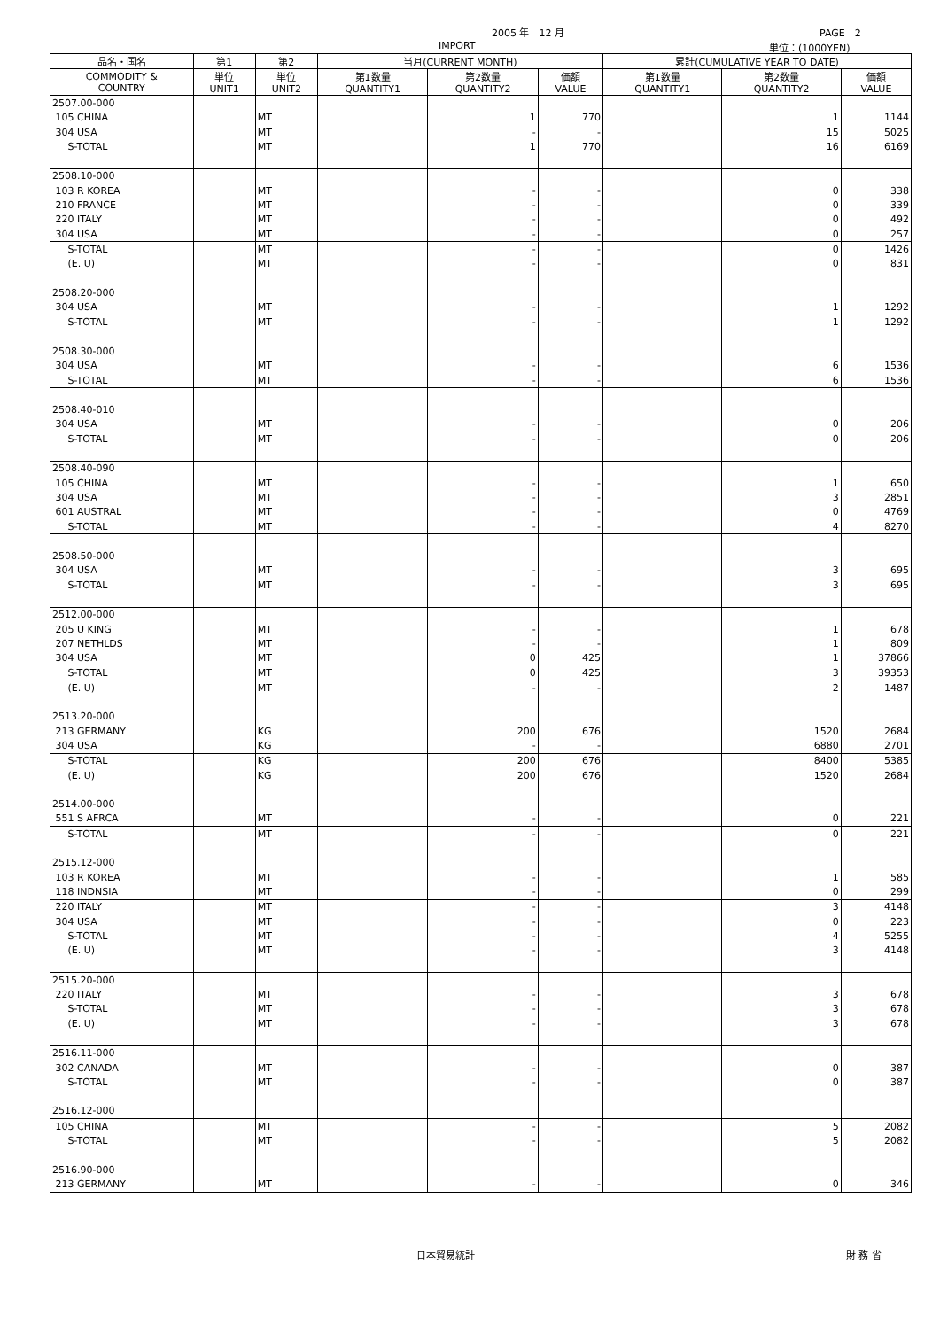2005 年　12 月 PAGE　2
IMPORT 単位：(1000YEN)
| 品名・国名 | 第1 | 第2 | 当月(CURRENT MONTH) | | | 累計(CUMULATIVE YEAR TO DATE) | | |
| --- | --- | --- | --- | --- | --- | --- | --- | --- |
| COMMODITY & COUNTRY | 単位 UNIT1 | 単位 UNIT2 | 第1数量 QUANTITY1 | 第2数量 QUANTITY2 | 価額 VALUE | 第1数量 QUANTITY1 | 第2数量 QUANTITY2 | 価額 VALUE |
| 2507.00-000 | | | | | | | | |
| 105 CHINA | | MT | | 1 | 770 | | 1 | 1144 |
| 304 USA | | MT | | - | - | | 15 | 5025 |
| S-TOTAL | | MT | | 1 | 770 | | 16 | 6169 |
| 2508.10-000 | | | | | | | | |
| 103 R KOREA | | MT | | - | - | | 0 | 338 |
| 210 FRANCE | | MT | | - | - | | 0 | 339 |
| 220 ITALY | | MT | | - | - | | 0 | 492 |
| 304 USA | | MT | | - | - | | 0 | 257 |
| S-TOTAL | | MT | | - | - | | 0 | 1426 |
| (E. U) | | MT | | - | - | | 0 | 831 |
| 2508.20-000 | | | | | | | | |
| 304 USA | | MT | | - | - | | 1 | 1292 |
| S-TOTAL | | MT | | - | - | | 1 | 1292 |
| 2508.30-000 | | | | | | | | |
| 304 USA | | MT | | - | - | | 6 | 1536 |
| S-TOTAL | | MT | | - | - | | 6 | 1536 |
| 2508.40-010 | | | | | | | | |
| 304 USA | | MT | | - | - | | 0 | 206 |
| S-TOTAL | | MT | | - | - | | 0 | 206 |
| 2508.40-090 | | | | | | | | |
| 105 CHINA | | MT | | - | - | | 1 | 650 |
| 304 USA | | MT | | - | - | | 3 | 2851 |
| 601 AUSTRAL | | MT | | - | - | | 0 | 4769 |
| S-TOTAL | | MT | | - | - | | 4 | 8270 |
| 2508.50-000 | | | | | | | | |
| 304 USA | | MT | | - | - | | 3 | 695 |
| S-TOTAL | | MT | | - | - | | 3 | 695 |
| 2512.00-000 | | | | | | | | |
| 205 U KING | | MT | | - | - | | 1 | 678 |
| 207 NETHLDS | | MT | | - | - | | 1 | 809 |
| 304 USA | | MT | | 0 | 425 | | 1 | 37866 |
| S-TOTAL | | MT | | 0 | 425 | | 3 | 39353 |
| (E. U) | | MT | | - | - | | 2 | 1487 |
| 2513.20-000 | | | | | | | | |
| 213 GERMANY | | KG | | 200 | 676 | | 1520 | 2684 |
| 304 USA | | KG | | - | - | | 6880 | 2701 |
| S-TOTAL | | KG | | 200 | 676 | | 8400 | 5385 |
| (E. U) | | KG | | 200 | 676 | | 1520 | 2684 |
| 2514.00-000 | | | | | | | | |
| 551 S AFRCA | | MT | | - | - | | 0 | 221 |
| S-TOTAL | | MT | | - | - | | 0 | 221 |
| 2515.12-000 | | | | | | | | |
| 103 R KOREA | | MT | | - | - | | 1 | 585 |
| 118 INDNSIA | | MT | | - | - | | 0 | 299 |
| 220 ITALY | | MT | | - | - | | 3 | 4148 |
| 304 USA | | MT | | - | - | | 0 | 223 |
| S-TOTAL | | MT | | - | - | | 4 | 5255 |
| (E. U) | | MT | | - | - | | 3 | 4148 |
| 2515.20-000 | | | | | | | | |
| 220 ITALY | | MT | | - | - | | 3 | 678 |
| S-TOTAL | | MT | | - | - | | 3 | 678 |
| (E. U) | | MT | | - | - | | 3 | 678 |
| 2516.11-000 | | | | | | | | |
| 302 CANADA | | MT | | - | - | | 0 | 387 |
| S-TOTAL | | MT | | - | - | | 0 | 387 |
| 2516.12-000 | | | | | | | | |
| 105 CHINA | | MT | | - | - | | 5 | 2082 |
| S-TOTAL | | MT | | - | - | | 5 | 2082 |
| 2516.90-000 | | | | | | | | |
| 213 GERMANY | | MT | | - | - | | 0 | 346 |
日本貿易統計 財 務 省